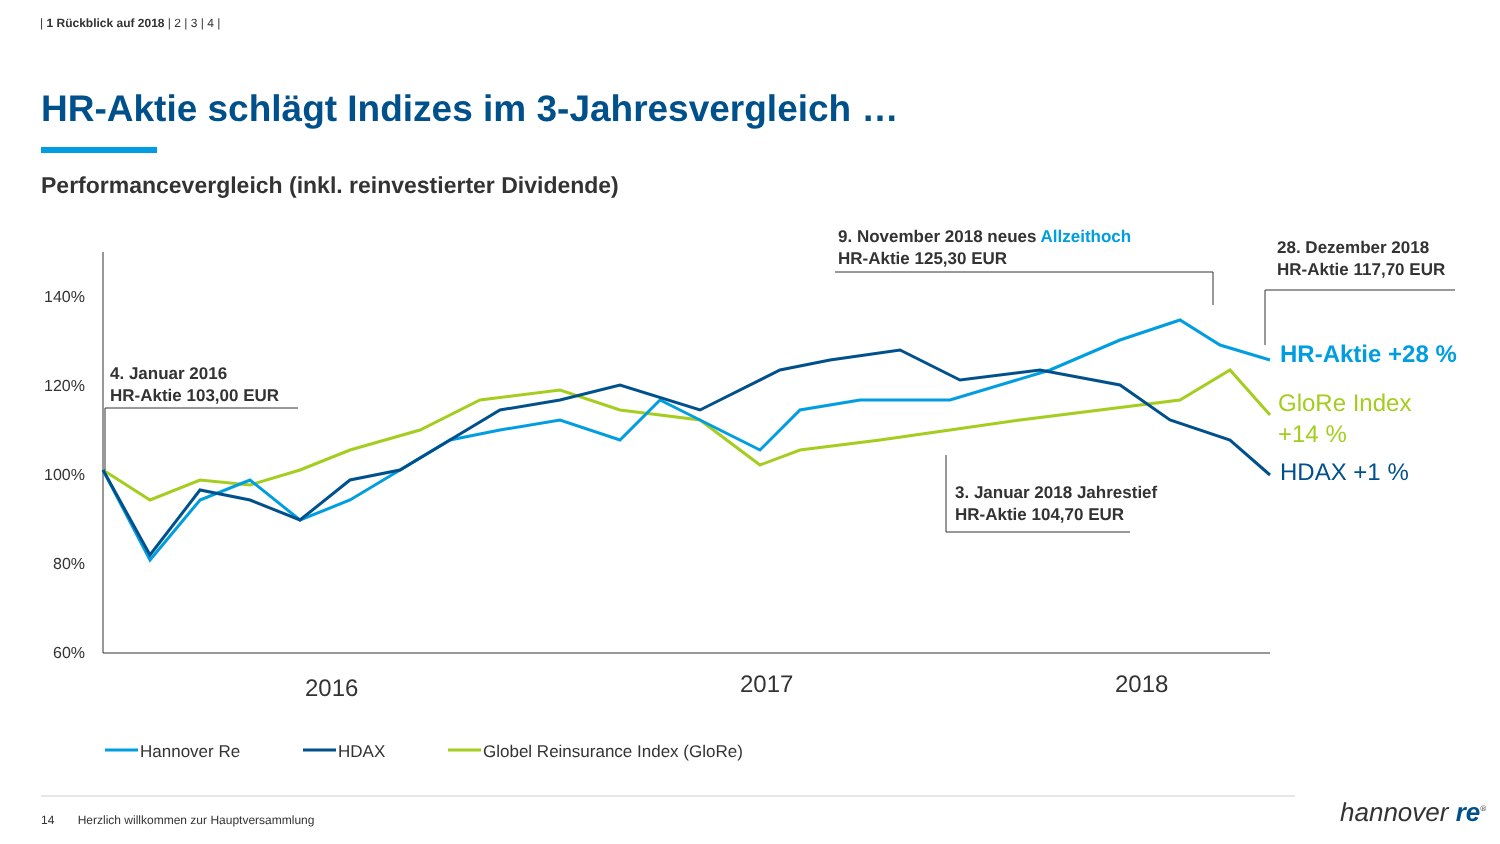| 1 Rückblick auf 2018 | 2 | 3 | 4 |
HR-Aktie schlägt Indizes im 3-Jahresvergleich …
Performancevergleich (inkl. reinvestierter Dividende)
9. November 2018 neues Allzeithoch
HR-Aktie 125,30 EUR
28. Dezember 2018
HR-Aktie 117,70 EUR
4. Januar 2016
HR-Aktie 103,00 EUR
3. Januar 2018 Jahrestief
HR-Aktie 104,70 EUR
140%
120%
100%
80%
60%
2016 2017 2018
HR-Aktie +28 %
GloRe Index
+14 %
HDAX +1 %
Hannover Re HDAX
Globel Reinsurance Index (GloRe)
14 Herzlich willkommen zur Hauptversammlung
hannover re<sup>®</sup>